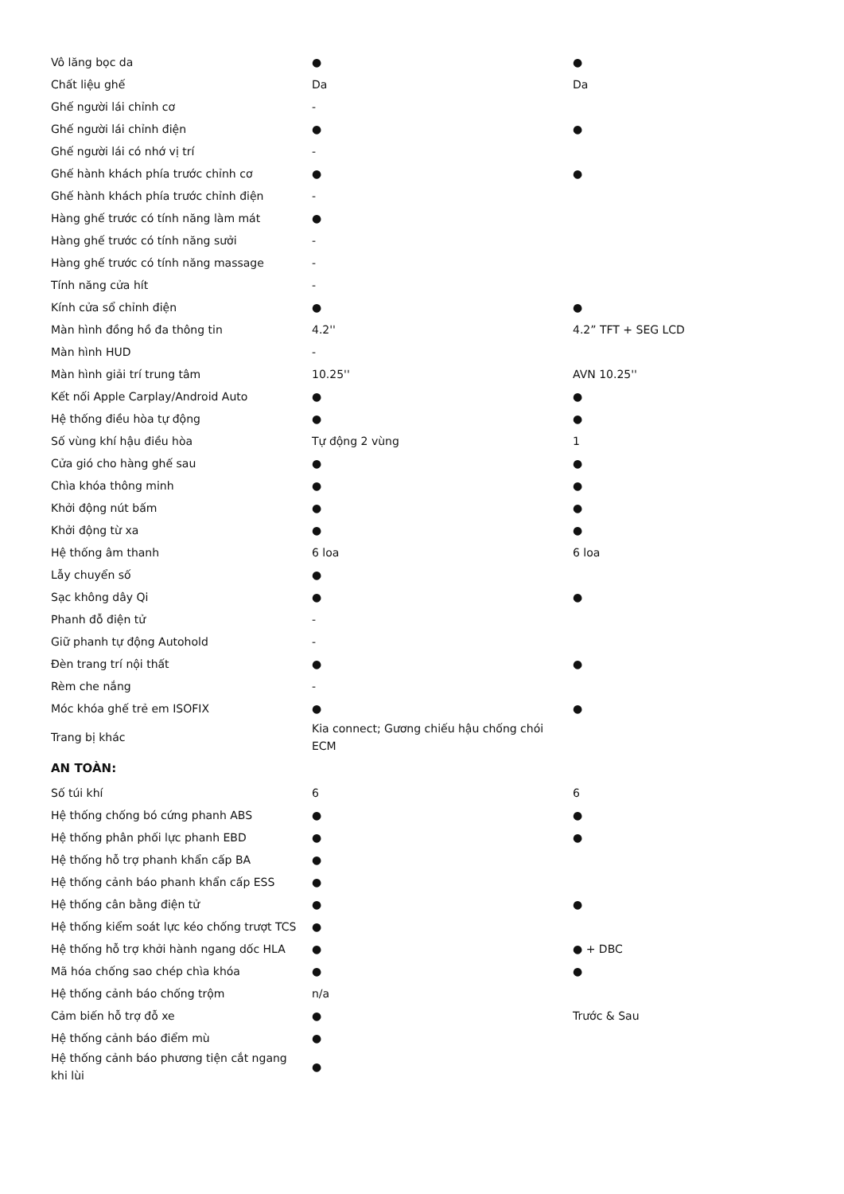| Vô lăng bọc da | ● | ● |
| Chất liệu ghế | Da | Da |
| Ghế người lái chỉnh cơ | - | |
| Ghế người lái chỉnh điện | ● | ● |
| Ghế người lái có nhớ vị trí | - | |
| Ghế hành khách phía trước chỉnh cơ | ● | ● |
| Ghế hành khách phía trước chỉnh điện | - | |
| Hàng ghế trước có tính năng làm mát | ● | |
| Hàng ghế trước có tính năng sưởi | - | |
| Hàng ghế trước có tính năng massage | - | |
| Tính năng cửa hít | - | |
| Kính cửa sổ chỉnh điện | ● | ● |
| Màn hình đồng hồ đa thông tin | 4.2'' | 4.2” TFT + SEG LCD |
| Màn hình HUD | - | |
| Màn hình giải trí trung tâm | 10.25'' | AVN 10.25'' |
| Kết nối Apple Carplay/Android Auto | ● | ● |
| Hệ thống điều hòa tự động | ● | ● |
| Số vùng khí hậu điều hòa | Tự động 2 vùng | 1 |
| Cửa gió cho hàng ghế sau | ● | ● |
| Chìa khóa thông minh | ● | ● |
| Khởi động nút bấm | ● | ● |
| Khởi động từ xa | ● | ● |
| Hệ thống âm thanh | 6 loa | 6 loa |
| Lẫy chuyển số | ● | |
| Sạc không dây Qi | ● | ● |
| Phanh đỗ điện tử | - | |
| Giữ phanh tự động Autohold | - | |
| Đèn trang trí nội thất | ● | ● |
| Rèm che nắng | - | |
| Móc khóa ghế trẻ em ISOFIX | ● | ● |
| Trang bị khác | Kia connect; Gương chiếu hậu chống chói ECM | |
| AN TOÀN: | | |
| Số túi khí | 6 | 6 |
| Hệ thống chống bó cứng phanh ABS | ● | ● |
| Hệ thống phân phối lực phanh EBD | ● | ● |
| Hệ thống hỗ trợ phanh khẩn cấp BA | ● | |
| Hệ thống cảnh báo phanh khẩn cấp ESS | ● | |
| Hệ thống cân bằng điện tử | ● | ● |
| Hệ thống kiểm soát lực kéo chống trượt TCS | ● | |
| Hệ thống hỗ trợ khởi hành ngang dốc HLA | ● | ● + DBC |
| Mã hóa chống sao chép chìa khóa | ● | ● |
| Hệ thống cảnh báo chống trộm | n/a | |
| Cảm biến hỗ trợ đỗ xe | ● | Trước & Sau |
| Hệ thống cảnh báo điểm mù | ● | |
| Hệ thống cảnh báo phương tiện cắt ngang khi lùi | ● | |